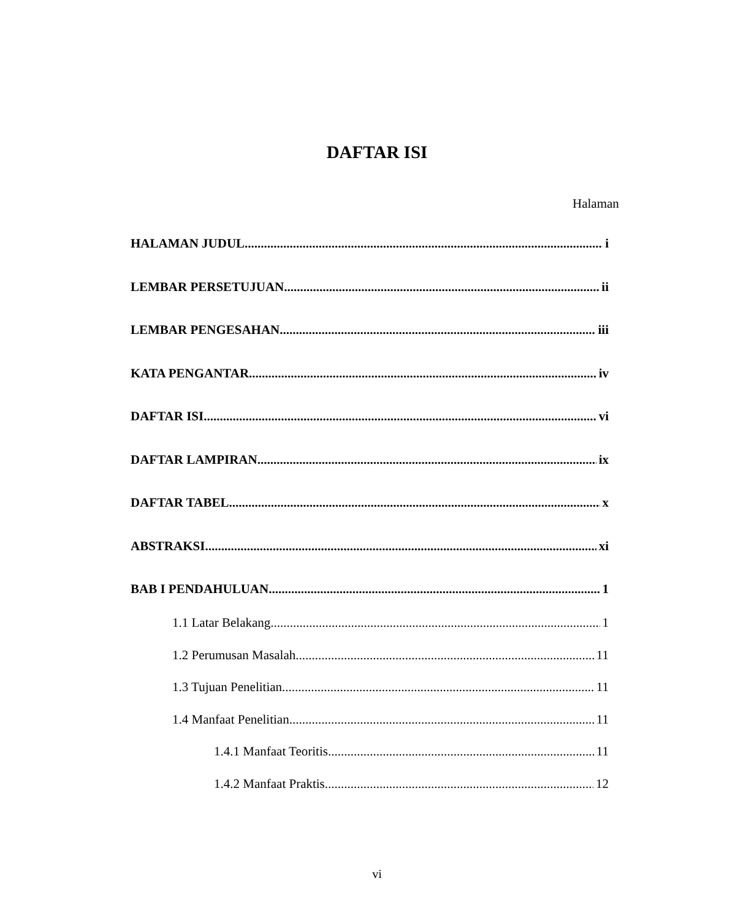DAFTAR ISI
Halaman
HALAMAN JUDUL i
LEMBAR PERSETUJUAN ii
LEMBAR PENGESAHAN iii
KATA PENGANTAR iv
DAFTAR ISI vi
DAFTAR LAMPIRAN ix
DAFTAR TABEL x
ABSTRAKSI xi
BAB I PENDAHULUAN 1
1.1 Latar Belakang 1
1.2 Perumusan Masalah 11
1.3 Tujuan Penelitian 11
1.4 Manfaat Penelitian 11
1.4.1 Manfaat Teoritis 11
1.4.2 Manfaat Praktis 12
vi